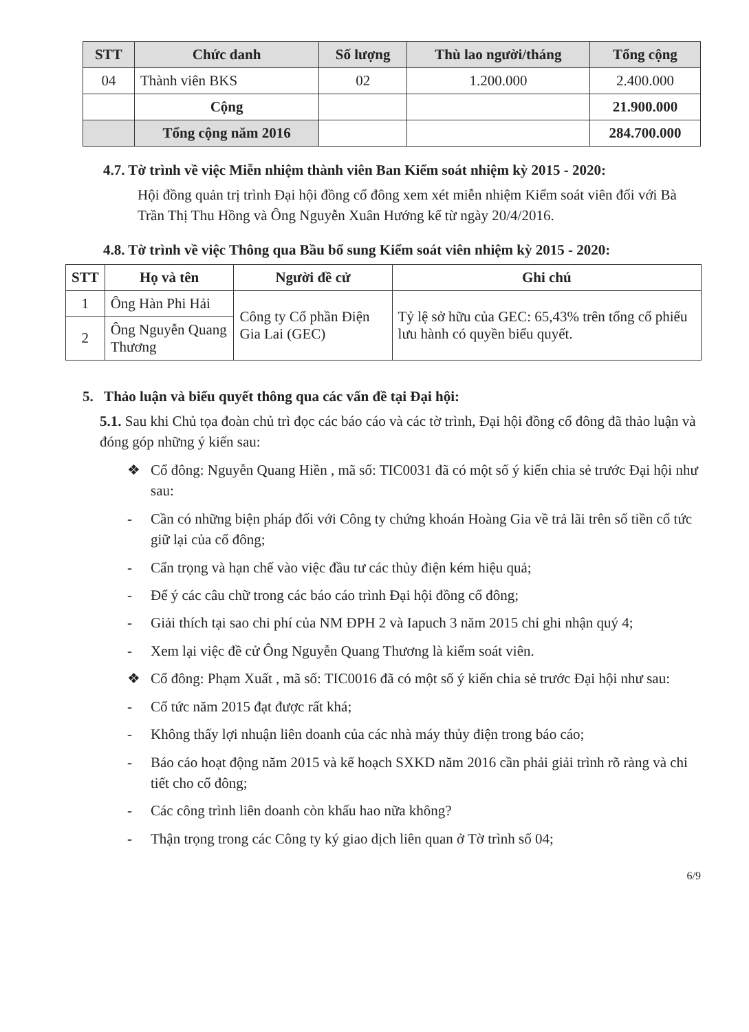| STT | Chức danh | Số lượng | Thù lao người/tháng | Tổng cộng |
| --- | --- | --- | --- | --- |
| 04 | Thành viên BKS | 02 | 1.200.000 | 2.400.000 |
| | Cộng | | | 21.900.000 |
| | Tổng cộng năm 2016 | | | 284.700.000 |
4.7. Tờ trình về việc Miễn nhiệm thành viên Ban Kiểm soát nhiệm kỳ 2015 - 2020:
Hội đồng quản trị trình Đại hội đồng cổ đông xem xét miễn nhiệm Kiểm soát viên đối với Bà Trần Thị Thu Hồng và Ông Nguyễn Xuân Hướng kể từ ngày 20/4/2016.
4.8. Tờ trình về việc Thông qua Bầu bổ sung Kiểm soát viên nhiệm kỳ 2015 - 2020:
| STT | Họ và tên | Người đề cử | Ghi chú |
| --- | --- | --- | --- |
| 1 | Ông Hàn Phi Hải | Công ty Cổ phần Điện Gia Lai (GEC) | Tỷ lệ sở hữu của GEC: 65,43% trên tổng cổ phiếu lưu hành có quyền biểu quyết. |
| 2 | Ông Nguyễn Quang Thương | | |
5. Thảo luận và biểu quyết thông qua các vấn đề tại Đại hội:
5.1. Sau khi Chủ tọa đoàn chủ trì đọc các báo cáo và các tờ trình, Đại hội đồng cổ đông đã thảo luận và đóng góp những ý kiến sau:
❖ Cổ đông: Nguyễn Quang Hiền , mã số: TIC0031 đã có một số ý kiến chia sẻ trước Đại hội như sau:
- Cần có những biện pháp đối với Công ty chứng khoán Hoàng Gia về trả lãi trên số tiền cổ tức giữ lại của cổ đông;
- Cẩn trọng và hạn chế vào việc đầu tư các thủy điện kém hiệu quả;
- Để ý các câu chữ trong các báo cáo trình Đại hội đồng cổ đông;
- Giải thích tại sao chi phí của NM ĐPH 2 và Iapuch 3 năm 2015 chỉ ghi nhận quý 4;
- Xem lại việc đề cử Ông Nguyễn Quang Thương là kiểm soát viên.
❖ Cổ đông: Phạm Xuất , mã số: TIC0016 đã có một số ý kiến chia sẻ trước Đại hội như sau:
- Cổ tức năm 2015 đạt được rất khá;
- Không thấy lợi nhuận liên doanh của các nhà máy thủy điện trong báo cáo;
- Báo cáo hoạt động năm 2015 và kế hoạch SXKD năm 2016 cần phải giải trình rõ ràng và chi tiết cho cổ đông;
- Các công trình liên doanh còn khấu hao nữa không?
- Thận trọng trong các Công ty ký giao dịch liên quan ở Tờ trình số 04;
6/9